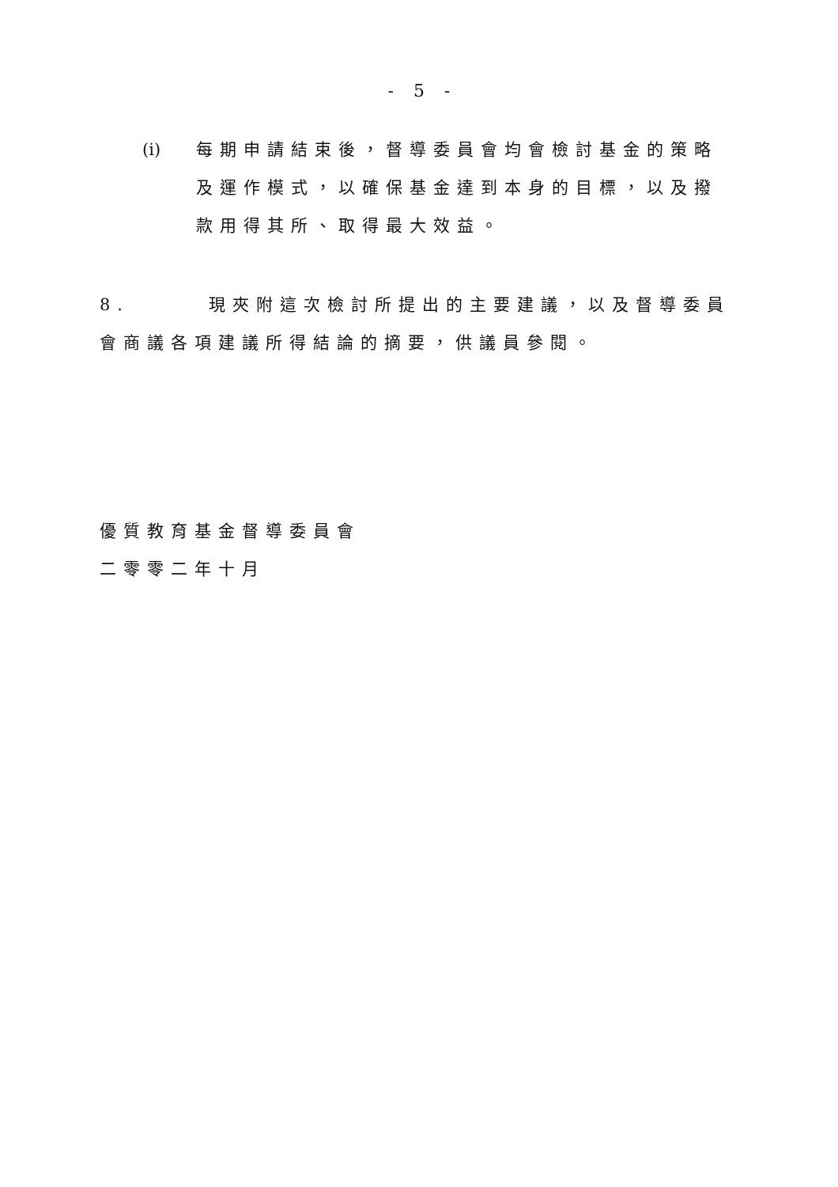- 5 -
(i) 每期申請結束後，督導委員會均會檢討基金的策略及運作模式，以確保基金達到本身的目標，以及撥款用得其所、取得最大效益。
8. 現夾附這次檢討所提出的主要建議，以及督導委員會商議各項建議所得結論的摘要，供議員參閱。
優質教育基金督導委員會
二零零二年十月